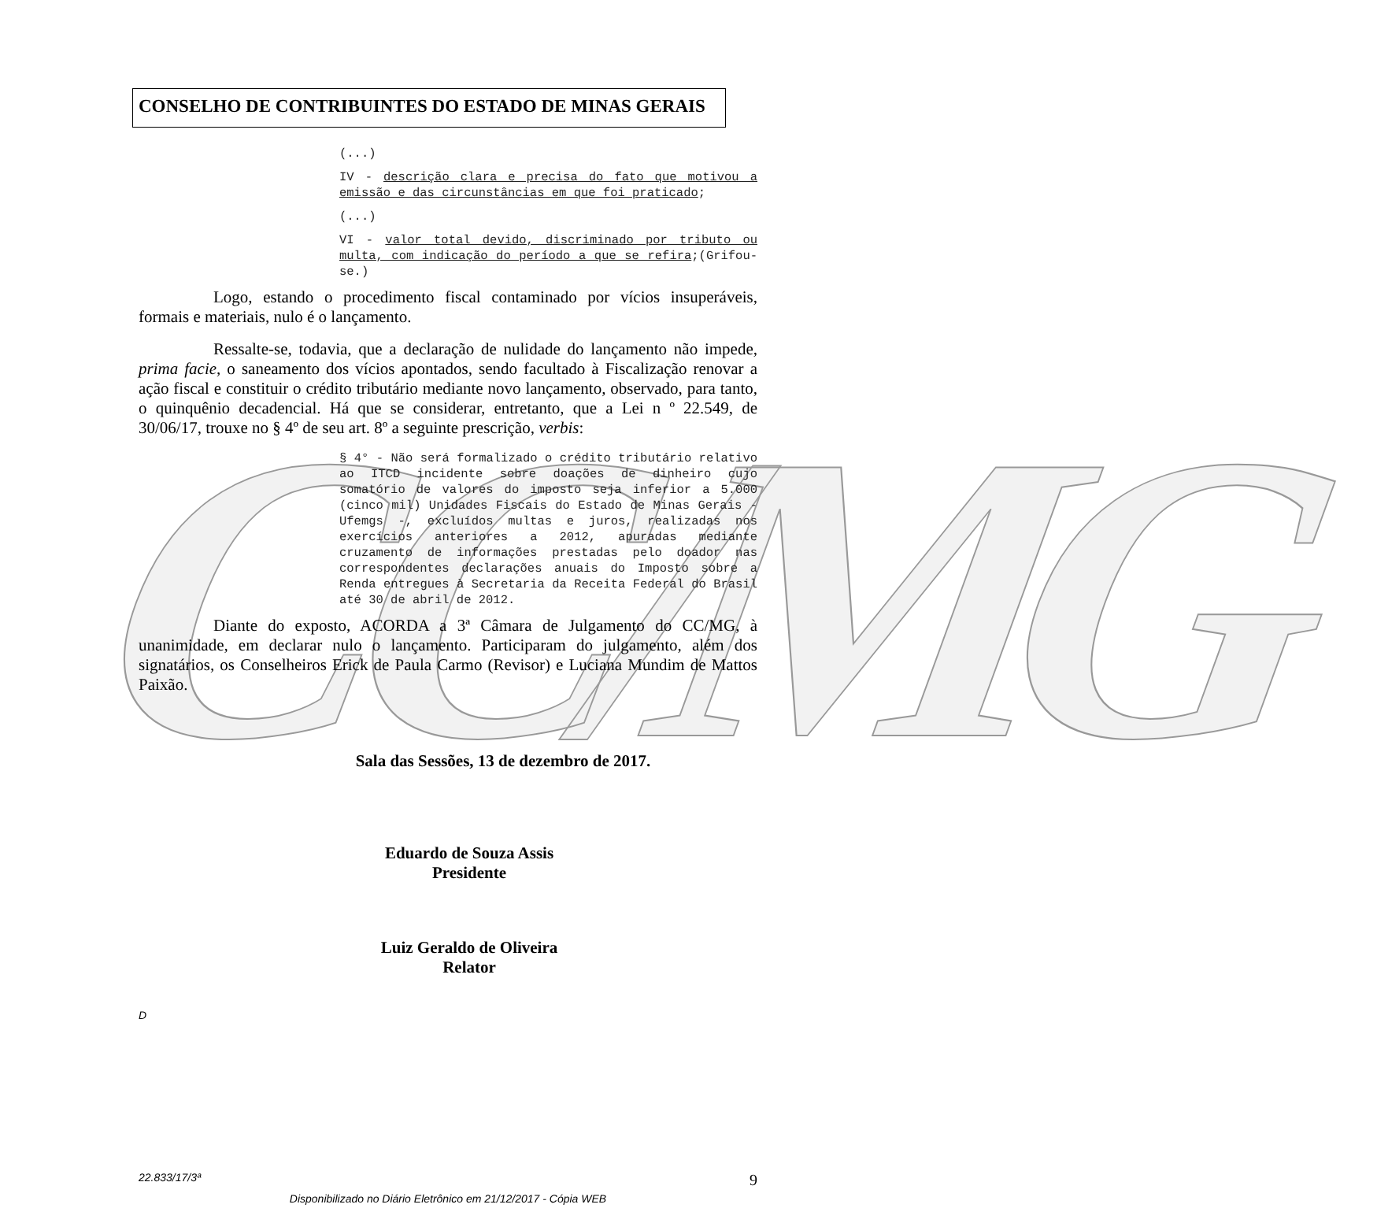CC/MG
CONSELHO DE CONTRIBUINTES DO ESTADO DE MINAS GERAIS
(...)
IV - descrição clara e precisa do fato que motivou a emissão e das circunstâncias em que foi praticado;
(...)
VI - valor total devido, discriminado por tributo ou multa, com indicação do período a que se refira;(Grifou-se.)
Logo, estando o procedimento fiscal contaminado por vícios insuperáveis, formais e materiais, nulo é o lançamento.
Ressalte-se, todavia, que a declaração de nulidade do lançamento não impede, prima facie, o saneamento dos vícios apontados, sendo facultado à Fiscalização renovar a ação fiscal e constituir o crédito tributário mediante novo lançamento, observado, para tanto, o quinquênio decadencial. Há que se considerar, entretanto, que a Lei n º 22.549, de 30/06/17, trouxe no § 4º de seu art. 8º a seguinte prescrição, verbis:
§ 4° - Não será formalizado o crédito tributário relativo ao ITCD incidente sobre doações de dinheiro cujo somatório de valores do imposto seja inferior a 5.000 (cinco mil) Unidades Fiscais do Estado de Minas Gerais - Ufemgs -, excluídos multas e juros, realizadas nos exercícios anteriores a 2012, apuradas mediante cruzamento de informações prestadas pelo doador nas correspondentes declarações anuais do Imposto sobre a Renda entregues à Secretaria da Receita Federal do Brasil até 30 de abril de 2012.
Diante do exposto, ACORDA a 3ª Câmara de Julgamento do CC/MG, à unanimidade, em declarar nulo o lançamento. Participaram do julgamento, além dos signatários, os Conselheiros Erick de Paula Carmo (Revisor) e Luciana Mundim de Mattos Paixão.
Sala das Sessões, 13 de dezembro de 2017.
Eduardo de Souza Assis
Presidente
Luiz Geraldo de Oliveira
Relator
D
22.833/17/3ª 9
Disponibilizado no Diário Eletrônico em 21/12/2017 - Cópia WEB